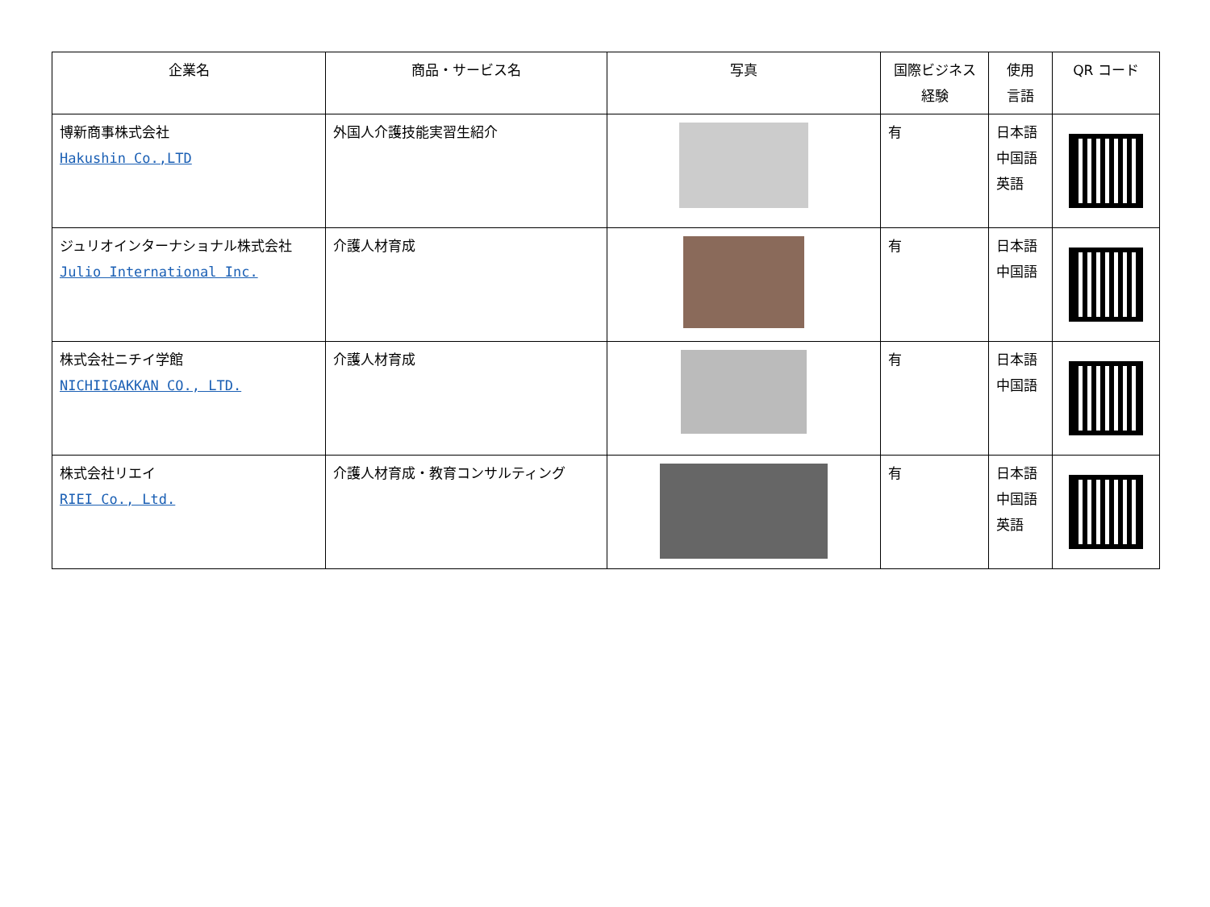| 企業名 | 商品・サービス名 | 写真 | 国際ビジネス 経験 | 使用 言語 | QR コード |
| --- | --- | --- | --- | --- | --- |
| 博新商事株式会社 Hakushin Co.,LTD | 外国人介護技能実習生紹介 | | 有 | 日本語 中国語 英語 | |
| ジュリオインターナショナル株式会社 Julio International Inc. | 介護人材育成 | | 有 | 日本語 中国語 | |
| 株式会社ニチイ学館 NICHIIGAKKAN CO., LTD. | 介護人材育成 | | 有 | 日本語 中国語 | |
| 株式会社リエイ RIEI Co., Ltd. | 介護人材育成・教育コンサルティング | | 有 | 日本語 中国語 英語 | |